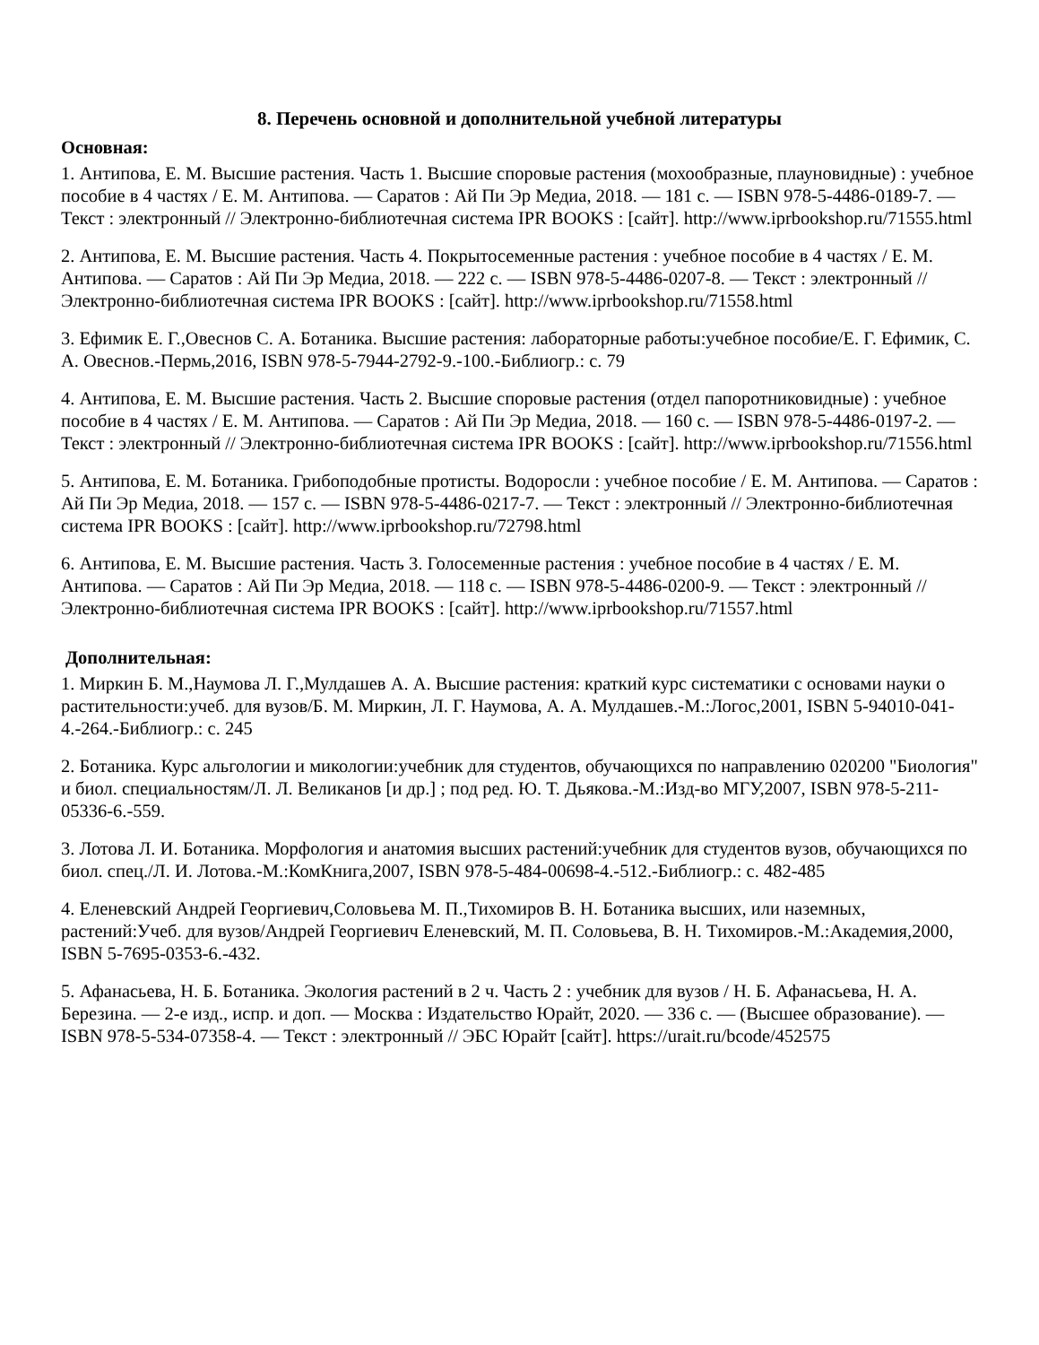8. Перечень основной и дополнительной учебной литературы
Основная:
1. Антипова, Е. М. Высшие растения. Часть 1. Высшие споровые растения (мохообразные, плауновидные) : учебное пособие в 4 частях / Е. М. Антипова. — Саратов : Ай Пи Эр Медиа, 2018. — 181 c. — ISBN 978-5-4486-0189-7. — Текст : электронный // Электронно-библиотечная система IPR BOOKS : [сайт]. http://www.iprbookshop.ru/71555.html
2. Антипова, Е. М. Высшие растения. Часть 4. Покрытосеменные растения : учебное пособие в 4 частях / Е. М. Антипова. — Саратов : Ай Пи Эр Медиа, 2018. — 222 c. — ISBN 978-5-4486-0207-8. — Текст : электронный // Электронно-библиотечная система IPR BOOKS : [сайт]. http://www.iprbookshop.ru/71558.html
3. Ефимик Е. Г.,Овеснов С. А. Ботаника. Высшие растения: лабораторные работы:учебное пособие/Е. Г. Ефимик, С. А. Овеснов.-Пермь,2016, ISBN 978-5-7944-2792-9.-100.-Библиогр.: с. 79
4. Антипова, Е. М. Высшие растения. Часть 2. Высшие споровые растения (отдел папоротниковидные) : учебное пособие в 4 частях / Е. М. Антипова. — Саратов : Ай Пи Эр Медиа, 2018. — 160 c. — ISBN 978-5-4486-0197-2. — Текст : электронный // Электронно-библиотечная система IPR BOOKS : [сайт]. http://www.iprbookshop.ru/71556.html
5. Антипова, Е. М. Ботаника. Грибоподобные протисты. Водоросли : учебное пособие / Е. М. Антипова. — Саратов : Ай Пи Эр Медиа, 2018. — 157 c. — ISBN 978-5-4486-0217-7. — Текст : электронный // Электронно-библиотечная система IPR BOOKS : [сайт]. http://www.iprbookshop.ru/72798.html
6. Антипова, Е. М. Высшие растения. Часть 3. Голосеменные растения : учебное пособие в 4 частях / Е. М. Антипова. — Саратов : Ай Пи Эр Медиа, 2018. — 118 c. — ISBN 978-5-4486-0200-9. — Текст : электронный // Электронно-библиотечная система IPR BOOKS : [сайт]. http://www.iprbookshop.ru/71557.html
Дополнительная:
1. Миркин Б. М.,Наумова Л. Г.,Мулдашев А. А. Высшие растения: краткий курс систематики с основами науки о растительности:учеб. для вузов/Б. М. Миркин, Л. Г. Наумова, А. А. Мулдашев.-М.:Логос,2001, ISBN 5-94010-041-4.-264.-Библиогр.: с. 245
2. Ботаника. Курс альгологии и микологии:учебник для студентов, обучающихся по направлению 020200 "Биология" и биол. специальностям/Л. Л. Великанов [и др.] ; под ред. Ю. Т. Дьякова.-М.:Изд-во МГУ,2007, ISBN 978-5-211-05336-6.-559.
3. Лотова Л. И. Ботаника. Морфология и анатомия высших растений:учебник для студентов вузов, обучающихся по биол. спец./Л. И. Лотова.-М.:КомКнига,2007, ISBN 978-5-484-00698-4.-512.-Библиогр.: с. 482-485
4. Еленевский Андрей Георгиевич,Соловьева М. П.,Тихомиров В. Н. Ботаника высших, или наземных, растений:Учеб. для вузов/Андрей Георгиевич Еленевский, М. П. Соловьева, В. Н. Тихомиров.-М.:Академия,2000, ISBN 5-7695-0353-6.-432.
5. Афанасьева, Н. Б. Ботаника. Экология растений в 2 ч. Часть 2 : учебник для вузов / Н. Б. Афанасьева, Н. А. Березина. — 2-е изд., испр. и доп. — Москва : Издательство Юрайт, 2020. — 336 с. — (Высшее образование). — ISBN 978-5-534-07358-4. — Текст : электронный // ЭБС Юрайт [сайт]. https://urait.ru/bcode/452575